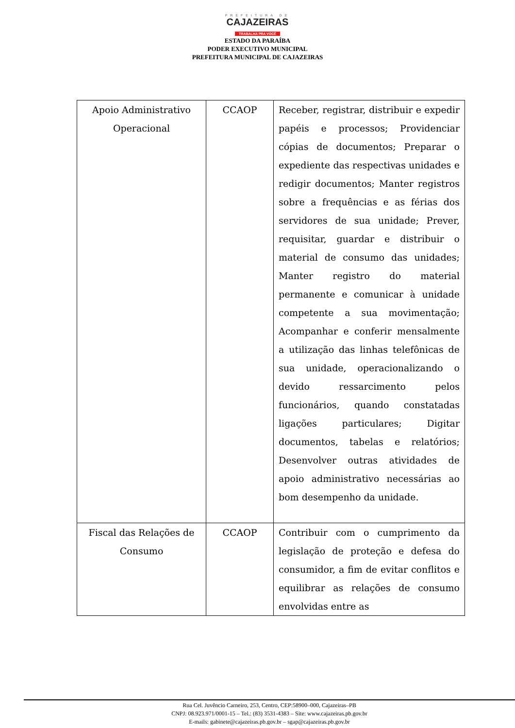PREFEITURA DE
CAJAZEIRAS
TRABALHA PRA VOCÊ
ESTADO DA PARAÍBA
PODER EXECUTIVO MUNICIPAL
PREFEITURA MUNICIPAL DE CAJAZEIRAS
| Apoio Administrativo Operacional | CCAOP | Receber, registrar, distribuir e expedir papéis e processos; Providenciar cópias de documentos; Preparar o expediente das respectivas unidades e redigir documentos; Manter registros sobre a frequências e as férias dos servidores de sua unidade; Prever, requisitar, guardar e distribuir o material de consumo das unidades; Manter registro do material permanente e comunicar à unidade competente a sua movimentação; Acompanhar e conferir mensalmente a utilização das linhas telefônicas de sua unidade, operacionalizando o devido ressarcimento pelos funcionários, quando constatadas ligações particulares; Digitar documentos, tabelas e relatórios; Desenvolver outras atividades de apoio administrativo necessárias ao bom desempenho da unidade. |
| Fiscal das Relações de Consumo | CCAOP | Contribuir com o cumprimento da legislação de proteção e defesa do consumidor, a fim de evitar conflitos e equilibrar as relações de consumo envolvidas entre as |
Rua Cel. Juvêncio Carneiro, 253, Centro, CEP:58900–000, Cajazeiras–PB
CNPJ: 08.923.971/0001-15 – Tel.: (83) 3531-4383 – Site: www.cajazeiras.pb.gov.br
E-mails: gabinete@cajazeiras.pb.gov.br – sgap@cajazeiras.pb.gov.br